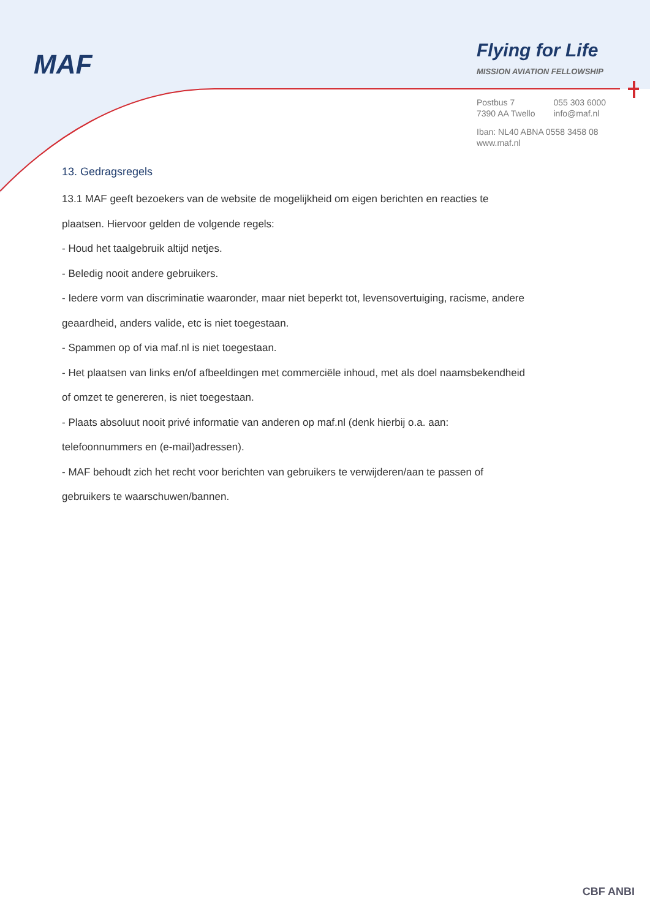MAF
Flying for Life
MISSION AVIATION FELLOWSHIP
| Postbus 7 | 055 303 6000 |
| 7390 AA Twello | info@maf.nl |
Iban: NL40 ABNA 0558 3458 08
www.maf.nl
13. Gedragsregels
13.1 MAF geeft bezoekers van de website de mogelijkheid om eigen berichten en reacties te
plaatsen. Hiervoor gelden de volgende regels:
- Houd het taalgebruik altijd netjes.
- Beledig nooit andere gebruikers.
- Iedere vorm van discriminatie waaronder, maar niet beperkt tot, levensovertuiging, racisme, andere
geaardheid, anders valide, etc is niet toegestaan.
- Spammen op of via maf.nl is niet toegestaan.
- Het plaatsen van links en/of afbeeldingen met commerciële inhoud, met als doel naamsbekendheid
of omzet te genereren, is niet toegestaan.
- Plaats absoluut nooit privé informatie van anderen op maf.nl (denk hierbij o.a. aan:
telefoonnummers en (e-mail)adressen).
- MAF behoudt zich het recht voor berichten van gebruikers te verwijderen/aan te passen of
gebruikers te waarschuwen/bannen.
CBF ANBI